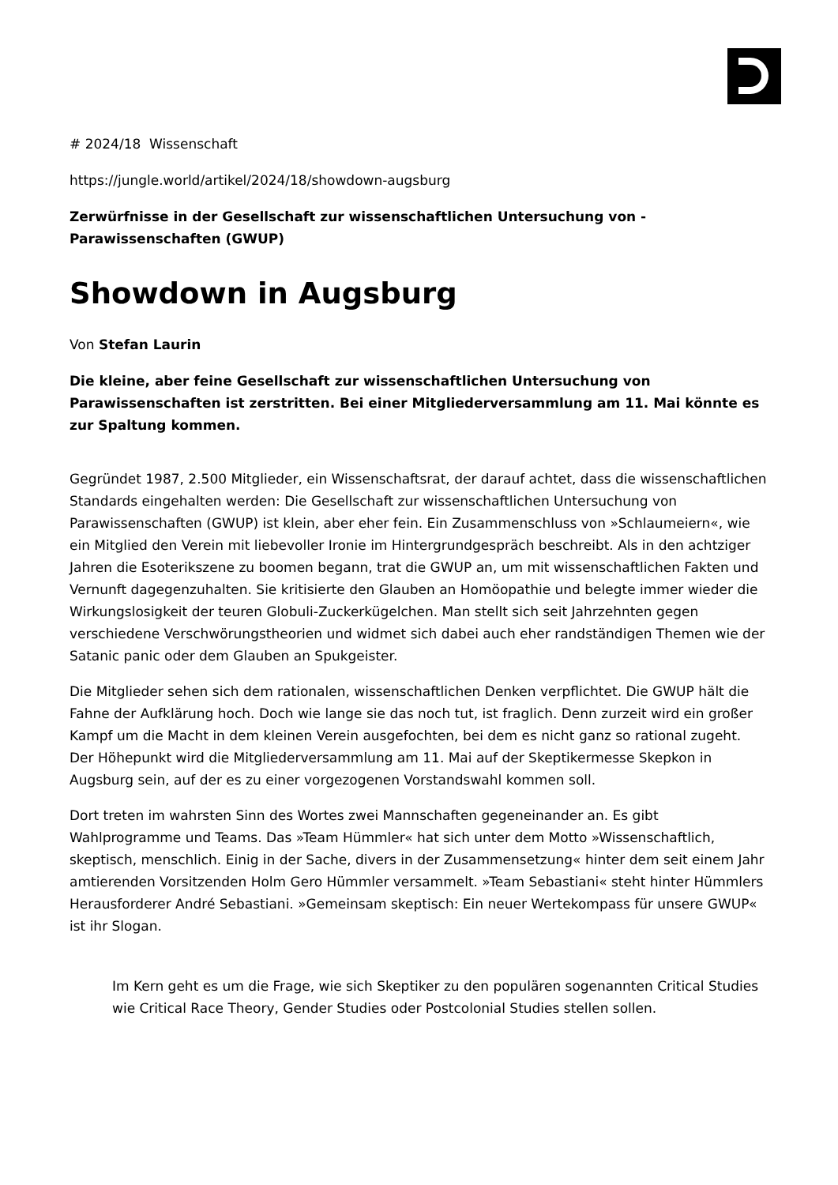# 2024/18 Wissenschaft
https://jungle.world/artikel/2024/18/showdown-augsburg
Zerwürfnisse in der Gesellschaft zur wissenschaftlichen Untersuchung von -Parawissenschaften (GWUP)
Showdown in Augsburg
Von Stefan Laurin
Die kleine, aber feine Gesellschaft zur wissenschaftlichen Untersuchung von Parawissenschaften ist zerstritten. Bei einer Mitgliederversammlung am 11. Mai könnte es zur Spaltung kommen.
Gegründet 1987, 2.500 Mitglieder, ein Wissenschaftsrat, der darauf achtet, dass die wissenschaftlichen Standards eingehalten werden: Die Gesellschaft zur wissenschaftlichen Untersuchung von Parawissenschaften (GWUP) ist klein, aber eher fein. Ein Zusammenschluss von »Schlaumeiern«, wie ein Mitglied den Verein mit liebevoller Ironie im Hintergrundgespräch beschreibt. Als in den achtziger Jahren die Esoterikszene zu boomen begann, trat die GWUP an, um mit wissenschaftlichen Fakten und Vernunft dagegenzuhalten. Sie kritisierte den Glauben an Homöopathie und belegte immer wieder die Wirkungslosigkeit der teuren Globuli-Zuckerkügelchen. Man stellt sich seit Jahrzehnten gegen verschiedene Verschwörungstheorien und widmet sich dabei auch eher randständigen Themen wie der Satanic panic oder dem Glauben an Spukgeister.
Die Mitglieder sehen sich dem rationalen, wissenschaftlichen Denken verpflichtet. Die GWUP hält die Fahne der Aufklärung hoch. Doch wie lange sie das noch tut, ist fraglich. Denn zurzeit wird ein großer Kampf um die Macht in dem kleinen Verein ausgefochten, bei dem es nicht ganz so rational zugeht. Der Höhepunkt wird die Mitgliederversammlung am 11. Mai auf der Skeptikermesse Skepkon in Augsburg sein, auf der es zu einer vorgezogenen Vorstandswahl kommen soll.
Dort treten im wahrsten Sinn des Wortes zwei Mannschaften gegeneinander an. Es gibt Wahlprogramme und Teams. Das »Team Hümmler« hat sich unter dem Motto »Wissenschaftlich, skeptisch, menschlich. Einig in der Sache, divers in der Zusammensetzung« hinter dem seit einem Jahr amtierenden Vorsitzenden Holm Gero Hümmler versammelt. »Team Sebastiani« steht hinter Hümmlers Herausforderer André Sebastiani. »Gemeinsam skeptisch: Ein neuer Wertekompass für unsere GWUP« ist ihr Slogan.
Im Kern geht es um die Frage, wie sich Skeptiker zu den populären sogenannten Critical Studies wie Critical Race Theory, Gender Studies oder Postcolonial Studies stellen sollen.